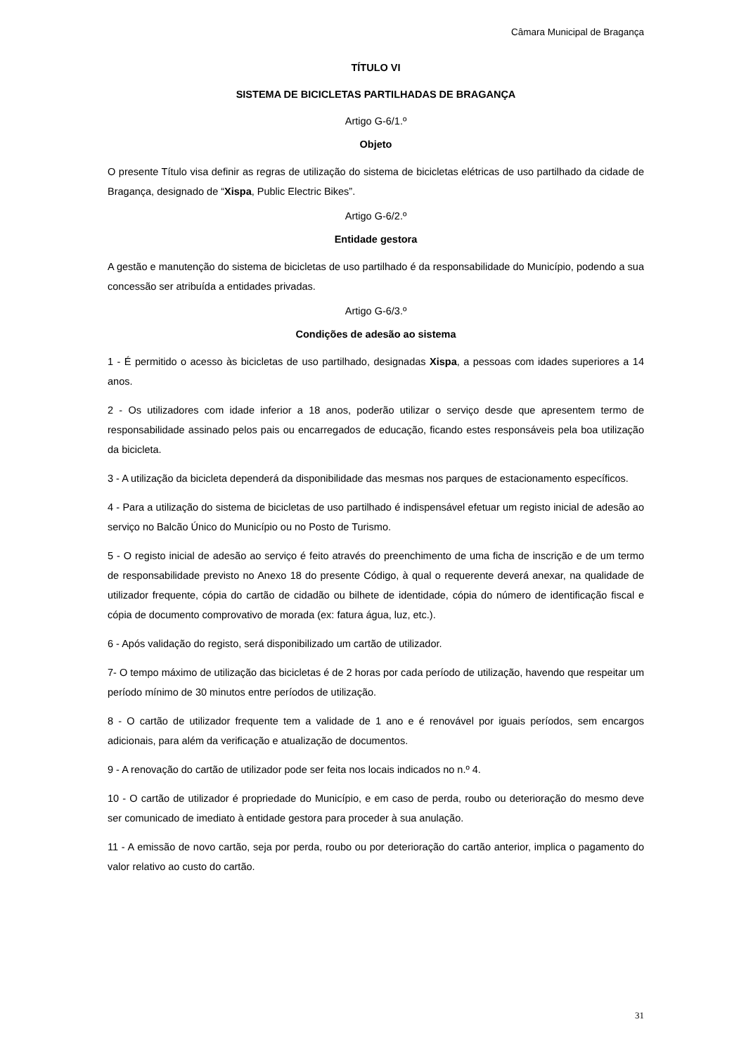Câmara Municipal de Bragança
TÍTULO VI
SISTEMA DE BICICLETAS PARTILHADAS DE BRAGANÇA
Artigo G-6/1.º
Objeto
O presente Título visa definir as regras de utilização do sistema de bicicletas elétricas de uso partilhado da cidade de Bragança, designado de “Xispa, Public Electric Bikes”.
Artigo G-6/2.º
Entidade gestora
A gestão e manutenção do sistema de bicicletas de uso partilhado é da responsabilidade do Município, podendo a sua concessão ser atribuída a entidades privadas.
Artigo G-6/3.º
Condições de adesão ao sistema
1 - É permitido o acesso às bicicletas de uso partilhado, designadas Xispa, a pessoas com idades superiores a 14 anos.
2 - Os utilizadores com idade inferior a 18 anos, poderão utilizar o serviço desde que apresentem termo de responsabilidade assinado pelos pais ou encarregados de educação, ficando estes responsáveis pela boa utilização da bicicleta.
3 - A utilização da bicicleta dependerá da disponibilidade das mesmas nos parques de estacionamento específicos.
4 - Para a utilização do sistema de bicicletas de uso partilhado é indispensável efetuar um registo inicial de adesão ao serviço no Balcão Único do Município ou no Posto de Turismo.
5 - O registo inicial de adesão ao serviço é feito através do preenchimento de uma ficha de inscrição e de um termo de responsabilidade previsto no Anexo 18 do presente Código, à qual o requerente deverá anexar, na qualidade de utilizador frequente, cópia do cartão de cidadão ou bilhete de identidade, cópia do número de identificação fiscal e cópia de documento comprovativo de morada (ex: fatura água, luz, etc.).
6 - Após validação do registo, será disponibilizado um cartão de utilizador.
7- O tempo máximo de utilização das bicicletas é de 2 horas por cada período de utilização, havendo que respeitar um período mínimo de 30 minutos entre períodos de utilização.
8 - O cartão de utilizador frequente tem a validade de 1 ano e é renovável por iguais períodos, sem encargos adicionais, para além da verificação e atualização de documentos.
9 - A renovação do cartão de utilizador pode ser feita nos locais indicados no n.º 4.
10 - O cartão de utilizador é propriedade do Município, e em caso de perda, roubo ou deterioração do mesmo deve ser comunicado de imediato à entidade gestora para proceder à sua anulação.
11 - A emissão de novo cartão, seja por perda, roubo ou por deterioração do cartão anterior, implica o pagamento do valor relativo ao custo do cartão.
31